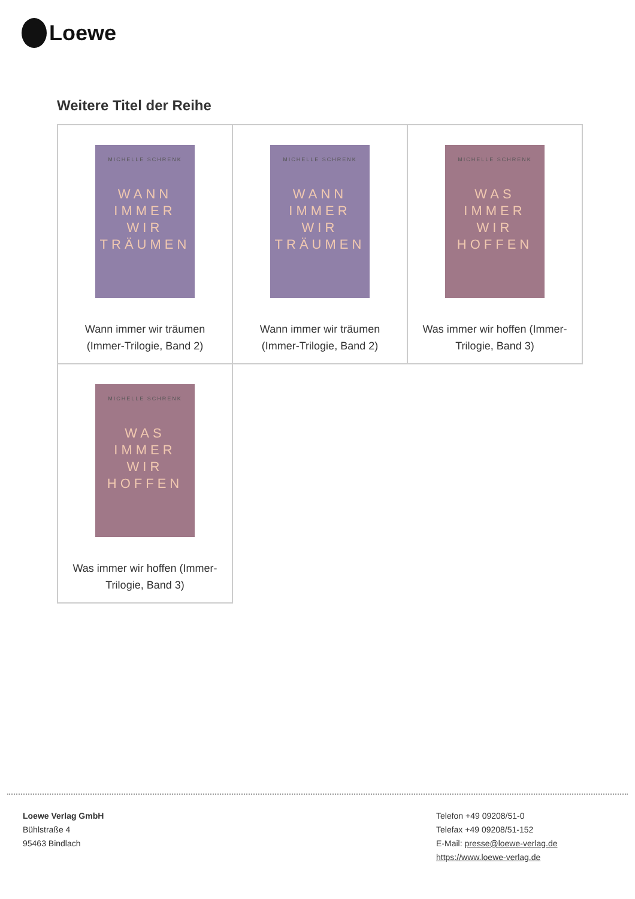Loewe
Weitere Titel der Reihe
| MICHELLE SCHRENK WANN IMMER WIR TRÄUMEN Wann immer wir träumen (Immer-Trilogie, Band 2) | MICHELLE SCHRENK WANN IMMER WIR TRÄUMEN Wann immer wir träumen (Immer-Trilogie, Band 2) | MICHELLE SCHRENK WAS IMMER WIR HOFFEN Was immer wir hoffen (Immer- Trilogie, Band 3) |
| MICHELLE SCHRENK WAS IMMER WIR HOFFEN Was immer wir hoffen (Immer- Trilogie, Band 3) | | |
Loewe Verlag GmbH
Bühlstraße 4
95463 Bindlach
Telefon +49 09208/51-0
Telefax +49 09208/51-152
E-Mail: presse@loewe-verlag.de
https://www.loewe-verlag.de